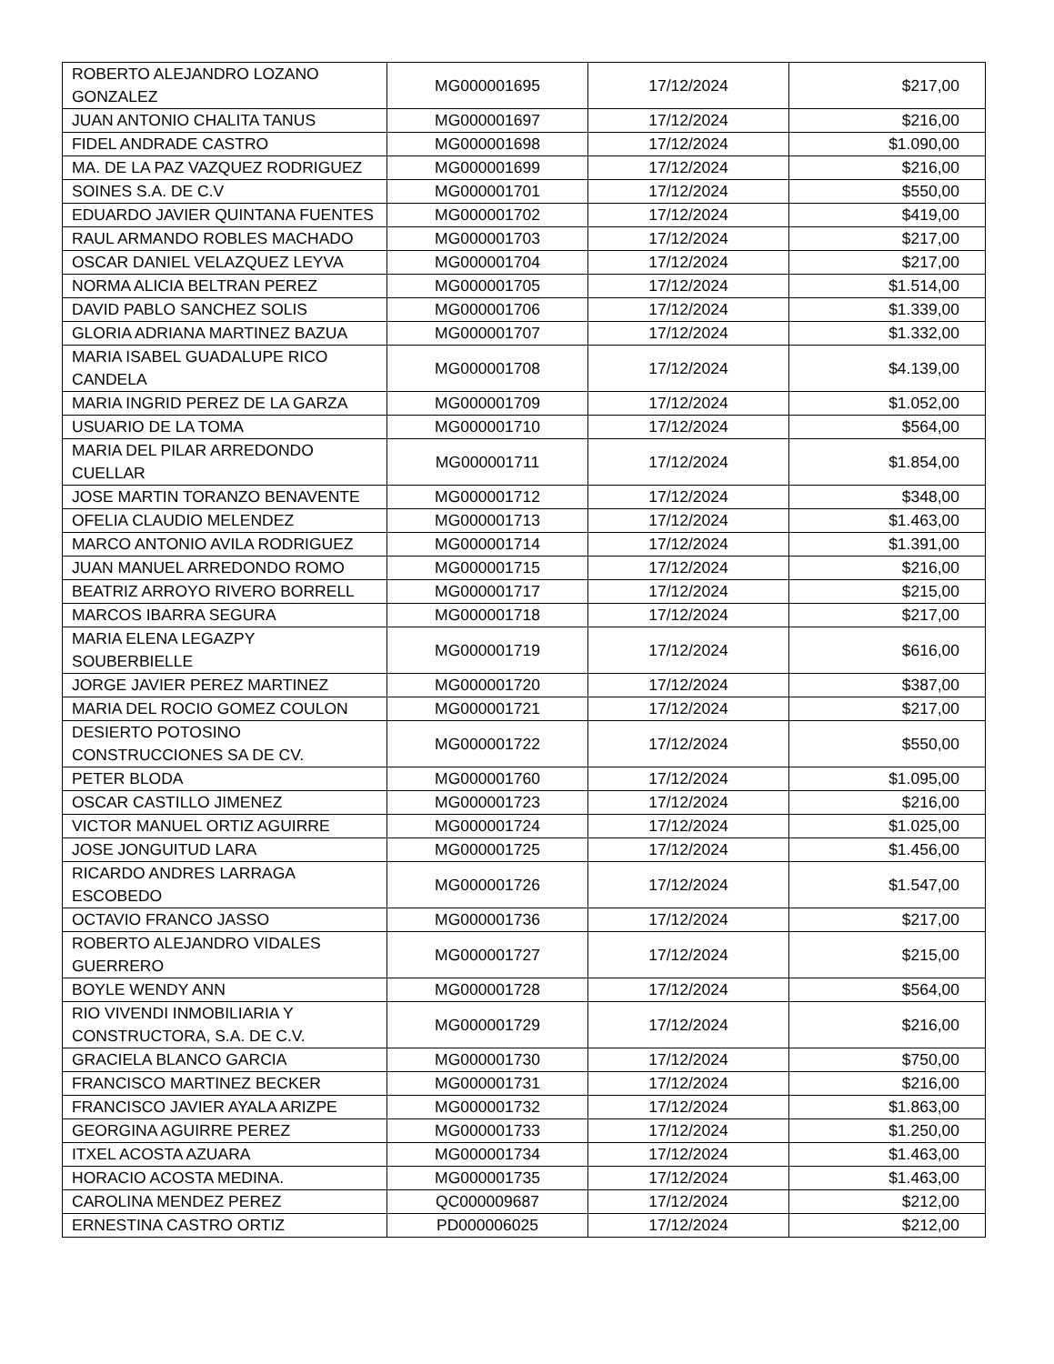| ROBERTO ALEJANDRO LOZANO GONZALEZ | MG000001695 | 17/12/2024 | $217,00 |
| JUAN ANTONIO CHALITA TANUS | MG000001697 | 17/12/2024 | $216,00 |
| FIDEL ANDRADE CASTRO | MG000001698 | 17/12/2024 | $1.090,00 |
| MA. DE LA PAZ VAZQUEZ RODRIGUEZ | MG000001699 | 17/12/2024 | $216,00 |
| SOINES S.A. DE C.V | MG000001701 | 17/12/2024 | $550,00 |
| EDUARDO JAVIER QUINTANA FUENTES | MG000001702 | 17/12/2024 | $419,00 |
| RAUL ARMANDO ROBLES MACHADO | MG000001703 | 17/12/2024 | $217,00 |
| OSCAR DANIEL VELAZQUEZ LEYVA | MG000001704 | 17/12/2024 | $217,00 |
| NORMA ALICIA BELTRAN PEREZ | MG000001705 | 17/12/2024 | $1.514,00 |
| DAVID PABLO SANCHEZ SOLIS | MG000001706 | 17/12/2024 | $1.339,00 |
| GLORIA ADRIANA MARTINEZ BAZUA | MG000001707 | 17/12/2024 | $1.332,00 |
| MARIA ISABEL GUADALUPE RICO CANDELA | MG000001708 | 17/12/2024 | $4.139,00 |
| MARIA INGRID PEREZ DE LA GARZA | MG000001709 | 17/12/2024 | $1.052,00 |
| USUARIO DE LA TOMA | MG000001710 | 17/12/2024 | $564,00 |
| MARIA DEL PILAR ARREDONDO CUELLAR | MG000001711 | 17/12/2024 | $1.854,00 |
| JOSE MARTIN TORANZO BENAVENTE | MG000001712 | 17/12/2024 | $348,00 |
| OFELIA CLAUDIO MELENDEZ | MG000001713 | 17/12/2024 | $1.463,00 |
| MARCO ANTONIO AVILA RODRIGUEZ | MG000001714 | 17/12/2024 | $1.391,00 |
| JUAN MANUEL ARREDONDO ROMO | MG000001715 | 17/12/2024 | $216,00 |
| BEATRIZ ARROYO RIVERO BORRELL | MG000001717 | 17/12/2024 | $215,00 |
| MARCOS IBARRA SEGURA | MG000001718 | 17/12/2024 | $217,00 |
| MARIA ELENA LEGAZPY SOUBERBIELLE | MG000001719 | 17/12/2024 | $616,00 |
| JORGE JAVIER PEREZ MARTINEZ | MG000001720 | 17/12/2024 | $387,00 |
| MARIA DEL ROCIO GOMEZ COULON | MG000001721 | 17/12/2024 | $217,00 |
| DESIERTO POTOSINO CONSTRUCCIONES SA DE CV. | MG000001722 | 17/12/2024 | $550,00 |
| PETER BLODA | MG000001760 | 17/12/2024 | $1.095,00 |
| OSCAR CASTILLO JIMENEZ | MG000001723 | 17/12/2024 | $216,00 |
| VICTOR MANUEL ORTIZ AGUIRRE | MG000001724 | 17/12/2024 | $1.025,00 |
| JOSE JONGUITUD LARA | MG000001725 | 17/12/2024 | $1.456,00 |
| RICARDO ANDRES LARRAGA ESCOBEDO | MG000001726 | 17/12/2024 | $1.547,00 |
| OCTAVIO FRANCO JASSO | MG000001736 | 17/12/2024 | $217,00 |
| ROBERTO ALEJANDRO VIDALES GUERRERO | MG000001727 | 17/12/2024 | $215,00 |
| BOYLE WENDY ANN | MG000001728 | 17/12/2024 | $564,00 |
| RIO VIVENDI INMOBILIARIA Y CONSTRUCTORA, S.A. DE C.V. | MG000001729 | 17/12/2024 | $216,00 |
| GRACIELA BLANCO GARCIA | MG000001730 | 17/12/2024 | $750,00 |
| FRANCISCO MARTINEZ BECKER | MG000001731 | 17/12/2024 | $216,00 |
| FRANCISCO JAVIER AYALA ARIZPE | MG000001732 | 17/12/2024 | $1.863,00 |
| GEORGINA AGUIRRE PEREZ | MG000001733 | 17/12/2024 | $1.250,00 |
| ITXEL ACOSTA AZUARA | MG000001734 | 17/12/2024 | $1.463,00 |
| HORACIO ACOSTA MEDINA. | MG000001735 | 17/12/2024 | $1.463,00 |
| CAROLINA MENDEZ PEREZ | QC000009687 | 17/12/2024 | $212,00 |
| ERNESTINA CASTRO ORTIZ | PD000006025 | 17/12/2024 | $212,00 |